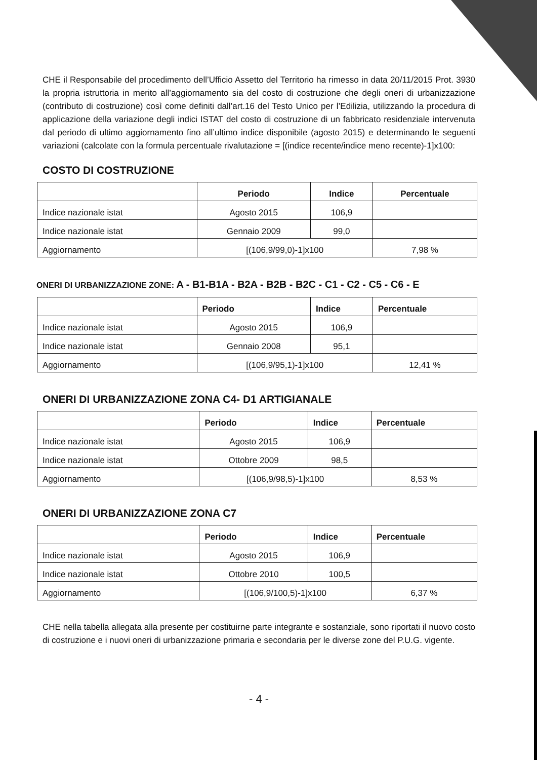CHE il Responsabile del procedimento dell’Ufficio Assetto del Territorio ha rimesso in data 20/11/2015 Prot. 3930 la propria istruttoria in merito all’aggiornamento sia del costo di costruzione che degli oneri di urbanizzazione (contributo di costruzione) così come definiti dall’art.16 del Testo Unico per l’Edilizia, utilizzando la procedura di applicazione della variazione degli indici ISTAT del costo di costruzione di un fabbricato residenziale intervenuta dal periodo di ultimo aggiornamento fino all’ultimo indice disponibile (agosto 2015) e determinando le seguenti variazioni (calcolate con la formula percentuale rivalutazione = [(indice recente/indice meno recente)-1]x100:
COSTO DI COSTRUZIONE
| | Periodo | Indice | Percentuale |
| --- | --- | --- | --- |
| Indice nazionale istat | Agosto 2015 | 106,9 | |
| Indice nazionale istat | Gennaio 2009 | 99,0 | |
| Aggiornamento | [(106,9/99,0)-1]x100 | | 7,98 % |
ONERI DI URBANIZZAZIONE ZONE: A - B1-B1A - B2A - B2B - B2C - C1 - C2 - C5 - C6 - E
| | Periodo | Indice | Percentuale |
| --- | --- | --- | --- |
| Indice nazionale istat | Agosto 2015 | 106,9 | |
| Indice nazionale istat | Gennaio 2008 | 95,1 | |
| Aggiornamento | [(106,9/95,1)-1]x100 | | 12,41 % |
ONERI DI URBANIZZAZIONE ZONA C4- D1 ARTIGIANALE
| | Periodo | Indice | Percentuale |
| --- | --- | --- | --- |
| Indice nazionale istat | Agosto 2015 | 106,9 | |
| Indice nazionale istat | Ottobre 2009 | 98,5 | |
| Aggiornamento | [(106,9/98,5)-1]x100 | | 8,53 % |
ONERI DI URBANIZZAZIONE ZONA C7
| | Periodo | Indice | Percentuale |
| --- | --- | --- | --- |
| Indice nazionale istat | Agosto 2015 | 106,9 | |
| Indice nazionale istat | Ottobre 2010 | 100,5 | |
| Aggiornamento | [(106,9/100,5)-1]x100 | | 6,37 % |
CHE nella tabella allegata alla presente per costituirne parte integrante e sostanziale, sono riportati il nuovo costo di costruzione e i nuovi oneri di urbanizzazione primaria e secondaria per le diverse zone del P.U.G. vigente.
- 4 -